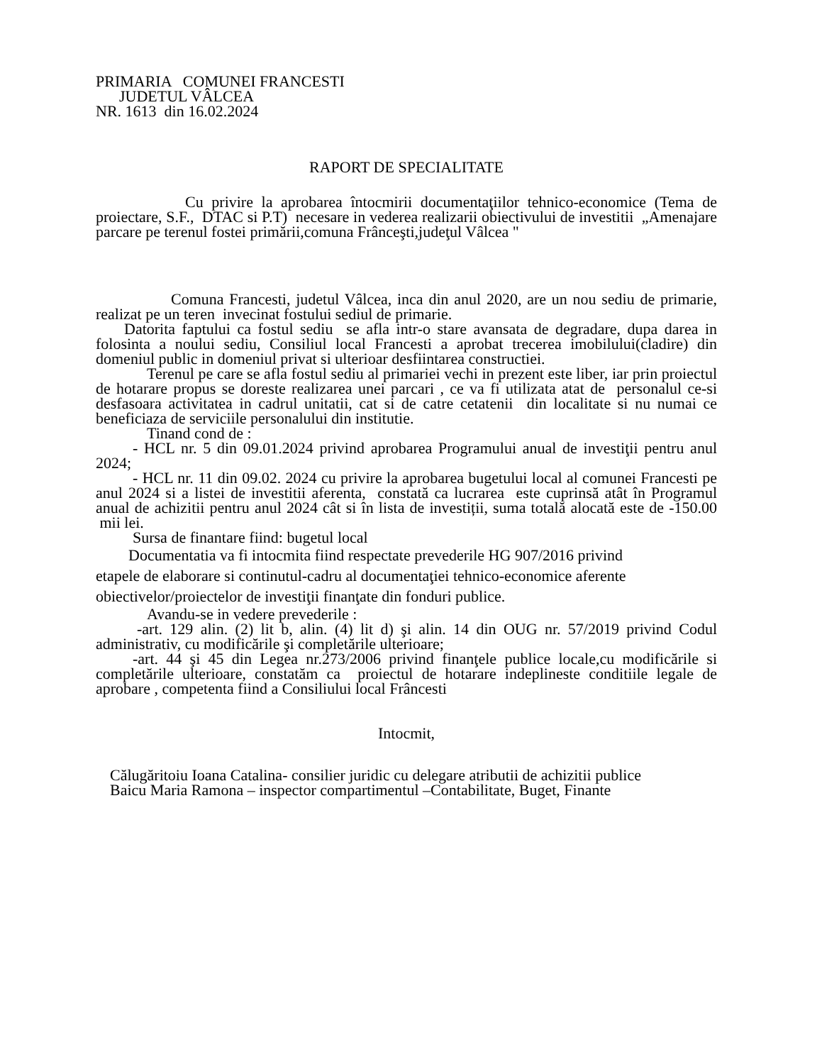PRIMARIA COMUNEI FRANCESTI
JUDETUL VÂLCEA
NR. 1613 din 16.02.2024
RAPORT DE SPECIALITATE
Cu privire la aprobarea întocmirii documentaţiilor tehnico-economice (Tema de proiectare, S.F., DTAC si P.T) necesare in vederea realizarii obiectivului de investitii „Amenajare parcare pe terenul fostei primării,comuna Frânceşti,judeţul Vâlcea "
Comuna Francesti, judetul Vâlcea, inca din anul 2020, are un nou sediu de primarie, realizat pe un teren invecinat fostului sediul de primarie.
Datorita faptului ca fostul sediu se afla intr-o stare avansata de degradare, dupa darea in folosinta a noului sediu, Consiliul local Francesti a aprobat trecerea imobilului(cladire) din domeniul public in domeniul privat si ulterioar desfiintarea constructiei.
Terenul pe care se afla fostul sediu al primariei vechi in prezent este liber, iar prin proiectul de hotarare propus se doreste realizarea unei parcari , ce va fi utilizata atat de personalul ce-si desfasoara activitatea in cadrul unitatii, cat si de catre cetatenii din localitate si nu numai ce beneficiaza de serviciile personalului din institutie.
Tinand cond de :
- HCL nr. 5 din 09.01.2024 privind aprobarea Programului anual de investiţii pentru anul 2024;
- HCL nr. 11 din 09.02. 2024 cu privire la aprobarea bugetului local al comunei Francesti pe anul 2024 si a listei de investitii aferenta, constată ca lucrarea este cuprinsă atât în Programul anual de achizitii pentru anul 2024 cât si în lista de investiții, suma totală alocată este de -150.00 mii lei.
Sursa de finantare fiind: bugetul local
Documentatia va fi intocmita fiind respectate prevederile HG 907/2016 privind etapele de elaborare si continutul-cadru al documentaţiei tehnico-economice aferente obiectivelor/proiectelor de investiţii finanţate din fonduri publice.
Avandu-se in vedere prevederile :
-art. 129 alin. (2) lit b, alin. (4) lit d) şi alin. 14 din OUG nr. 57/2019 privind Codul administrativ, cu modificările şi completările ulterioare;
-art. 44 şi 45 din Legea nr.273/2006 privind finanţele publice locale,cu modificările si completările ulterioare, constatăm ca proiectul de hotarare indeplineste conditiile legale de aprobare , competenta fiind a Consiliului local Frâncesti
Intocmit,
Călugăritoiu Ioana Catalina- consilier juridic cu delegare atributii de achizitii publice
Baicu Maria Ramona – inspector compartimentul –Contabilitate, Buget, Finante